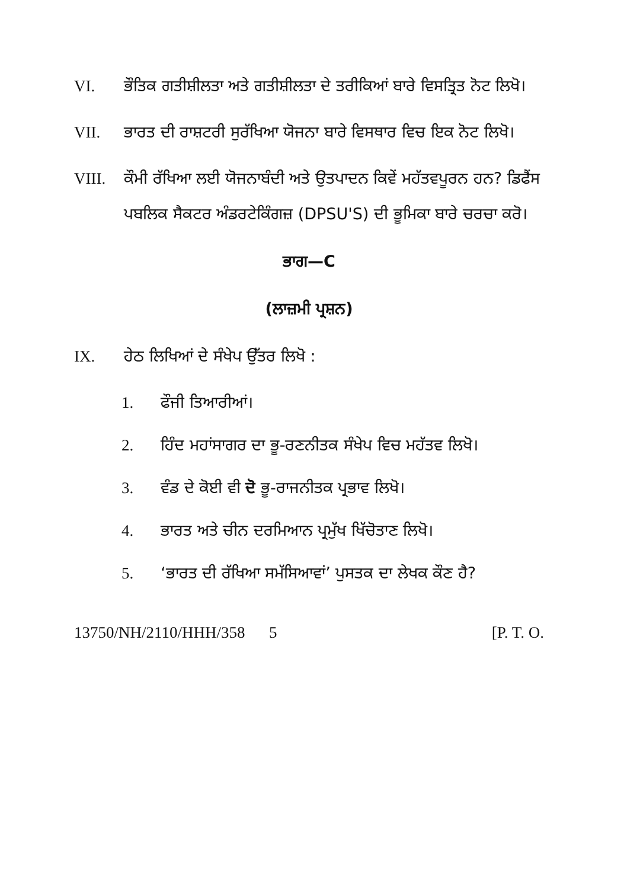VI. ਭੌਤਿਕ ਗਤੀਸ਼ੀਲਤਾ ਅਤੇ ਗਤੀਸ਼ੀਲਤਾ ਦੇ ਤਰੀਕਿਆਂ ਬਾਰੇ ਵਿਸਤ੍ਰਿਤ ਨੋਟ ਲਿਖੋ।
VII. ਭਾਰਤ ਦੀ ਰਾਸ਼ਟਰੀ ਸੁਰੱਖਿਆ ਯੋਜਨਾ ਬਾਰੇ ਵਿਸਥਾਰ ਵਿਚ ਇਕ ਨੋਟ ਲਿਖੋ।
VIII. ਕੌਮੀ ਰੱਖਿਆ ਲਈ ਯੋਜਨਾਬੰਦੀ ਅਤੇ ਉਤਪਾਦਨ ਕਿਵੇਂ ਮਹੱਤਵਪੂਰਨ ਹਨ? ਡਿਫੈਂਸ ਪਬਲਿਕ ਸੈਕਟਰ ਅੰਡਰਟੇਕਿੰਗਜ਼ (DPSU'S) ਦੀ ਭੂਮਿਕਾ ਬਾਰੇ ਚਰਚਾ ਕਰੋ।
ਭਾਗ—C
(ਲਾਜ਼ਮੀ ਪ੍ਰਸ਼ਨ)
IX. ਹੇਠ ਲਿਖਿਆਂ ਦੇ ਸੰਖੇਪ ਉੱਤਰ ਲਿਖੋ :
1. ਫੌਜੀ ਤਿਆਰੀਆਂ।
2. ਹਿੰਦ ਮਹਾਂਸਾਗਰ ਦਾ ਭੂ-ਰਣਨੀਤਕ ਸੰਖੇਪ ਵਿਚ ਮਹੱਤਵ ਲਿਖੋ।
3. ਵੰਡ ਦੇ ਕੋਈ ਵੀ ਦੋ ਭੂ-ਰਾਜਨੀਤਕ ਪ੍ਰਭਾਵ ਲਿਖੋ।
4. ਭਾਰਤ ਅਤੇ ਚੀਨ ਦਰਮਿਆਨ ਪ੍ਰਮੁੱਖ ਖਿੱਚੋਤਾਣ ਲਿਖੋ।
5. ‘ਭਾਰਤ ਦੀ ਰੱਖਿਆ ਸਮੱਸਿਆਵਾਂ’ ਪੁਸਤਕ ਦਾ ਲੇਖਕ ਕੌਣ ਹੈ?
13750/NH/2110/HHH/358 5 [P. T. O.